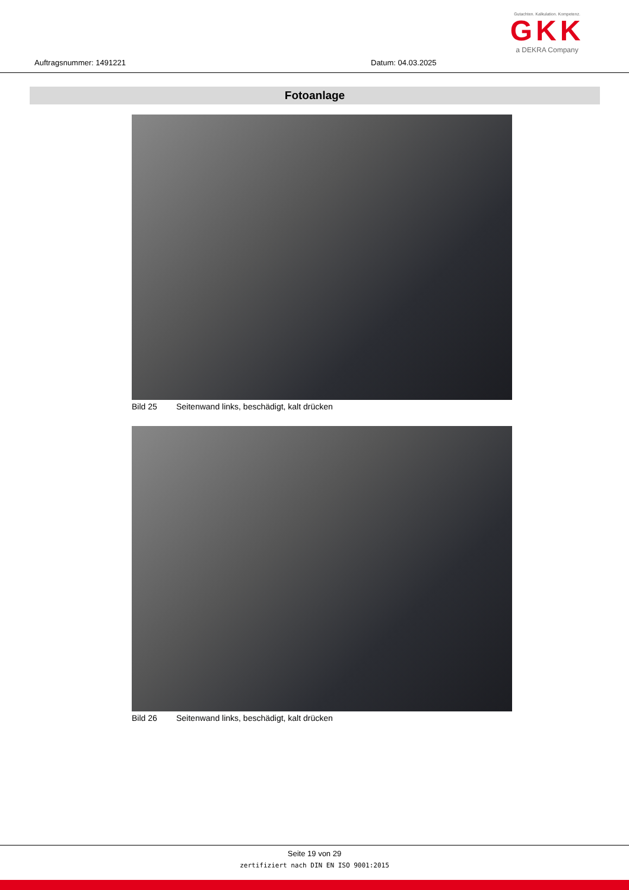Auftragsnummer: 1491221 Datum: 04.03.2025
Gutachten. Kalkulation. Kompetenz.
GKK
a DEKRA Company
Fotoanlage
Bild 25 Seitenwand links, beschädigt, kalt drücken
Bild 26 Seitenwand links, beschädigt, kalt drücken
Seite 19 von 29
zertifiziert nach DIN EN ISO 9001:2015